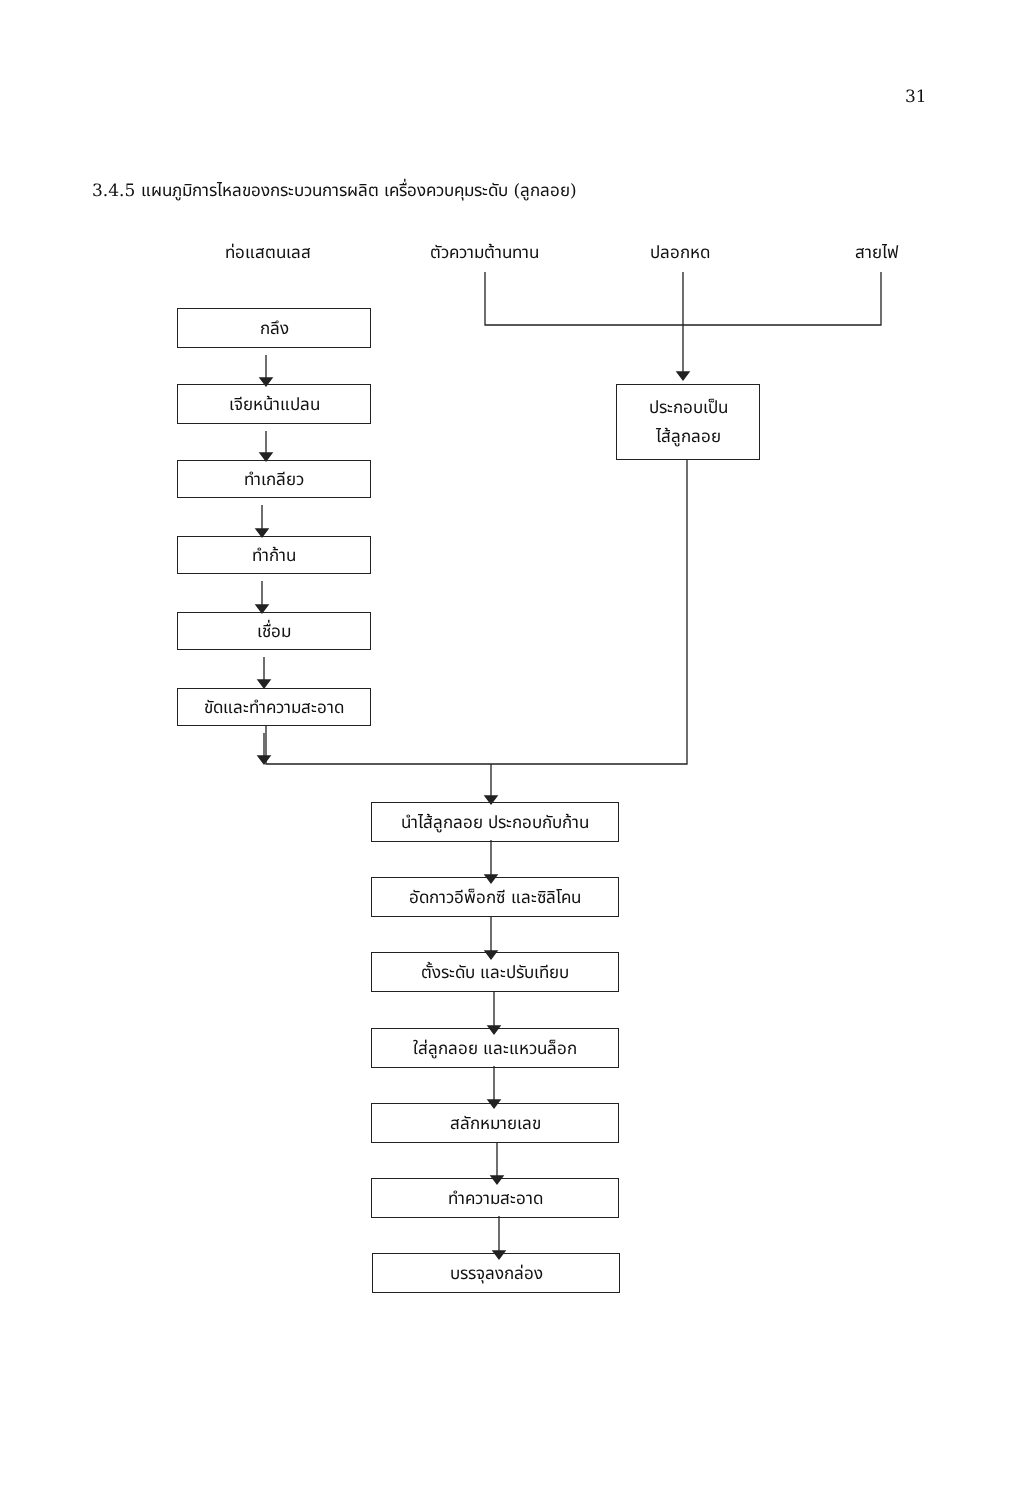31
3.4.5 แผนภูมิการไหลของกระบวนการผลิต เครื่องควบคุมระดับ (ลูกลอย)
ท่อแสตนเลส ตัวความต้านทาน ปลอกหด สายไฟ
กลึง
เจียหน้าแปลน
ทำเกลียว
ทำก้าน
เชื่อม
ขัดและทำความสะอาด
ประกอบเป็น
ไส้ลูกลอย
นำไส้ลูกลอย ประกอบกับก้าน
อัดกาวอีพ็อกซี และซิลิโคน
ตั้งระดับ และปรับเทียบ
ใส่ลูกลอย และแหวนล็อก
สลักหมายเลข
ทำความสะอาด
บรรจุลงกล่อง